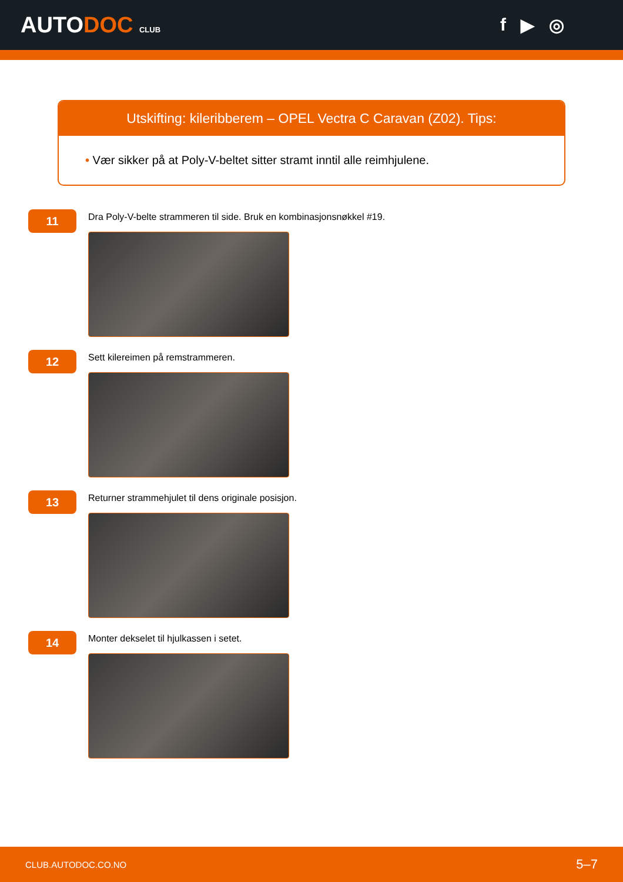AUTODOC CLUB
f ▶ ◎
Utskifting: kileribberem – OPEL Vectra C Caravan (Z02). Tips:
• Vær sikker på at Poly-V-beltet sitter stramt inntil alle reimhjulene.
11
Dra Poly-V-belte strammeren til side. Bruk en kombinasjonsnøkkel #19.
12
Sett kilereimen på remstrammeren.
13
Returner strammehjulet til dens originale posisjon.
14
Monter dekselet til hjulkassen i setet.
CLUB.AUTODOC.CO.NO 5–7